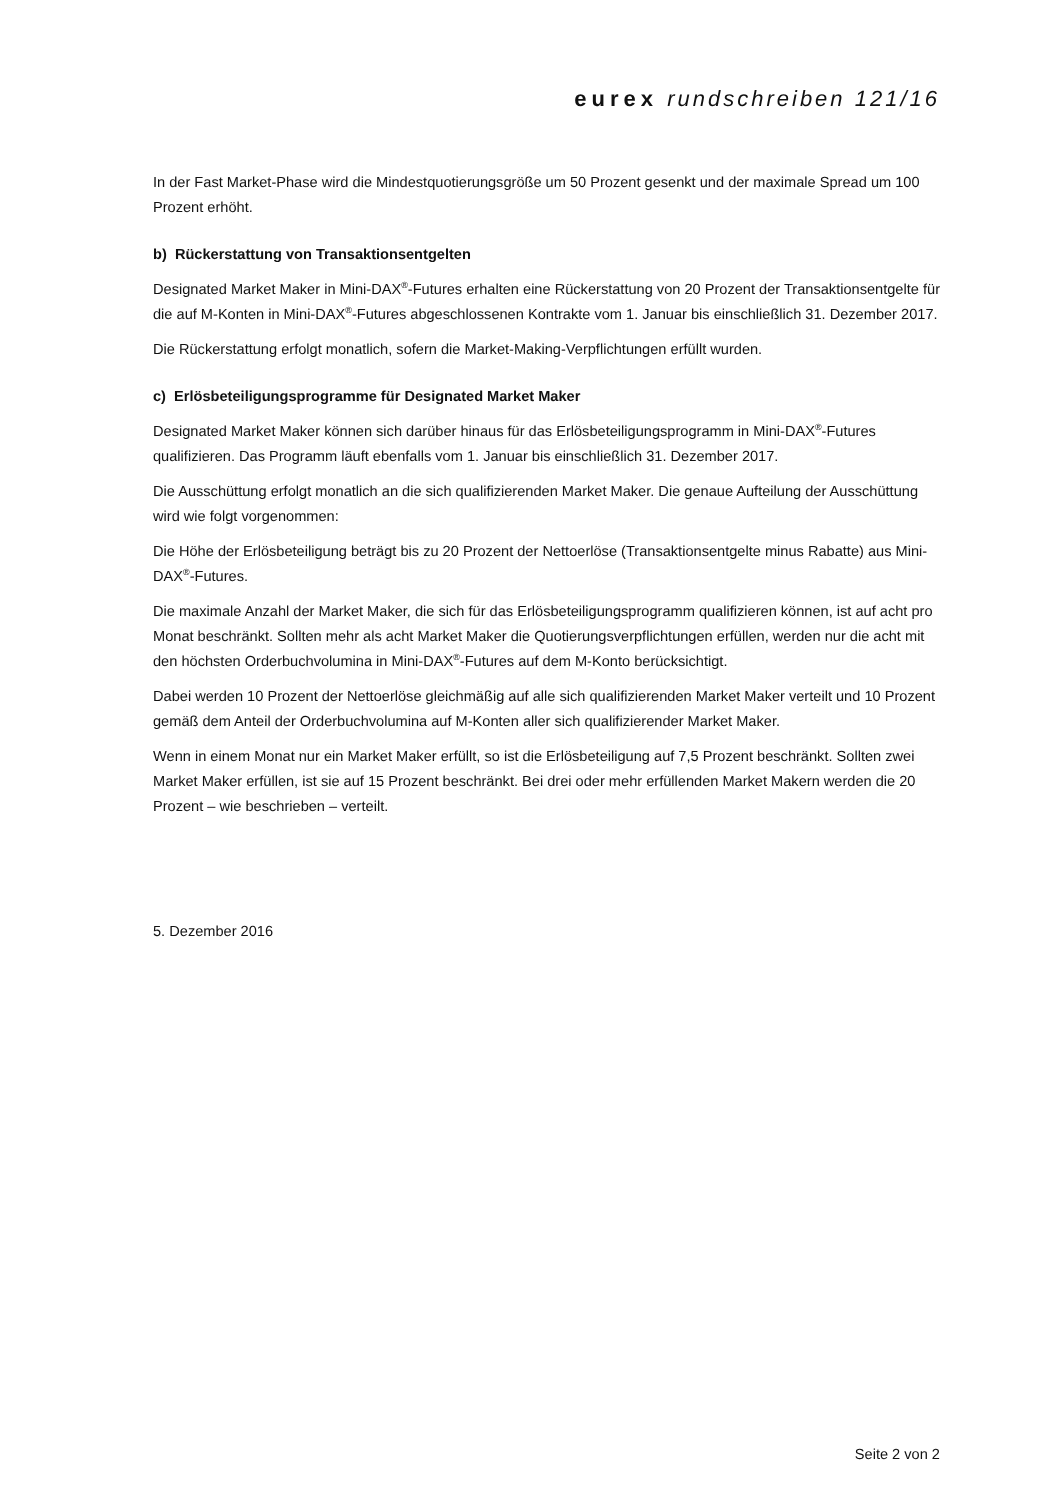eurex rundschreiben 121/16
In der Fast Market-Phase wird die Mindestquotierungsgröße um 50 Prozent gesenkt und der maximale Spread um 100 Prozent erhöht.
b) Rückerstattung von Transaktionsentgelten
Designated Market Maker in Mini-DAX<sup>®</sup>-Futures erhalten eine Rückerstattung von 20 Prozent der Transaktionsentgelte für die auf M-Konten in Mini-DAX<sup>®</sup>-Futures abgeschlossenen Kontrakte vom 1. Januar bis einschließlich 31. Dezember 2017.
Die Rückerstattung erfolgt monatlich, sofern die Market-Making-Verpflichtungen erfüllt wurden.
c) Erlösbeteiligungsprogramme für Designated Market Maker
Designated Market Maker können sich darüber hinaus für das Erlösbeteiligungsprogramm in Mini-DAX<sup>®</sup>-Futures qualifizieren. Das Programm läuft ebenfalls vom 1. Januar bis einschließlich 31. Dezember 2017.
Die Ausschüttung erfolgt monatlich an die sich qualifizierenden Market Maker. Die genaue Aufteilung der Ausschüttung wird wie folgt vorgenommen:
Die Höhe der Erlösbeteiligung beträgt bis zu 20 Prozent der Nettoerlöse (Transaktionsentgelte minus Rabatte) aus Mini-DAX<sup>®</sup>-Futures.
Die maximale Anzahl der Market Maker, die sich für das Erlösbeteiligungsprogramm qualifizieren können, ist auf acht pro Monat beschränkt. Sollten mehr als acht Market Maker die Quotierungsverpflichtungen erfüllen, werden nur die acht mit den höchsten Orderbuchvolumina in Mini-DAX<sup>®</sup>-Futures auf dem M-Konto berücksichtigt.
Dabei werden 10 Prozent der Nettoerlöse gleichmäßig auf alle sich qualifizierenden Market Maker verteilt und 10 Prozent gemäß dem Anteil der Orderbuchvolumina auf M-Konten aller sich qualifizierender Market Maker.
Wenn in einem Monat nur ein Market Maker erfüllt, so ist die Erlösbeteiligung auf 7,5 Prozent beschränkt. Sollten zwei Market Maker erfüllen, ist sie auf 15 Prozent beschränkt. Bei drei oder mehr erfüllenden Market Makern werden die 20 Prozent – wie beschrieben – verteilt.
5. Dezember 2016
Seite 2 von 2